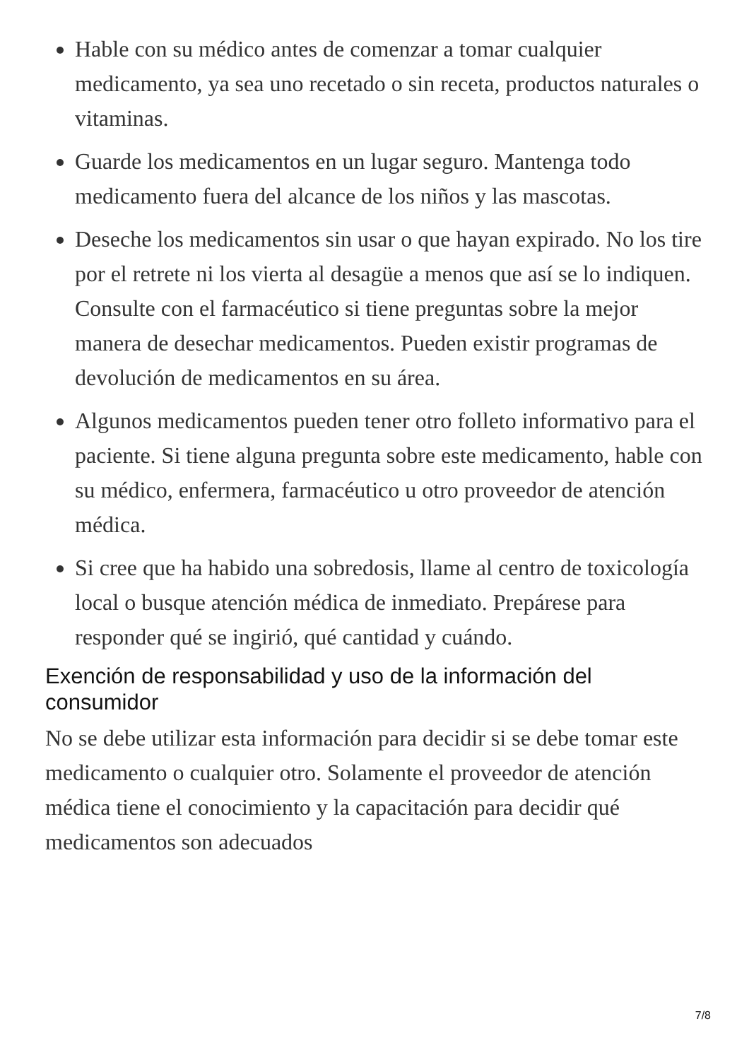Hable con su médico antes de comenzar a tomar cualquier medicamento, ya sea uno recetado o sin receta, productos naturales o vitaminas.
Guarde los medicamentos en un lugar seguro. Mantenga todo medicamento fuera del alcance de los niños y las mascotas.
Deseche los medicamentos sin usar o que hayan expirado. No los tire por el retrete ni los vierta al desagüe a menos que así se lo indiquen. Consulte con el farmacéutico si tiene preguntas sobre la mejor manera de desechar medicamentos. Pueden existir programas de devolución de medicamentos en su área.
Algunos medicamentos pueden tener otro folleto informativo para el paciente. Si tiene alguna pregunta sobre este medicamento, hable con su médico, enfermera, farmacéutico u otro proveedor de atención médica.
Si cree que ha habido una sobredosis, llame al centro de toxicología local o busque atención médica de inmediato. Prepárese para responder qué se ingirió, qué cantidad y cuándo.
Exención de responsabilidad y uso de la información del consumidor
No se debe utilizar esta información para decidir si se debe tomar este medicamento o cualquier otro. Solamente el proveedor de atención médica tiene el conocimiento y la capacitación para decidir qué medicamentos son adecuados
7/8